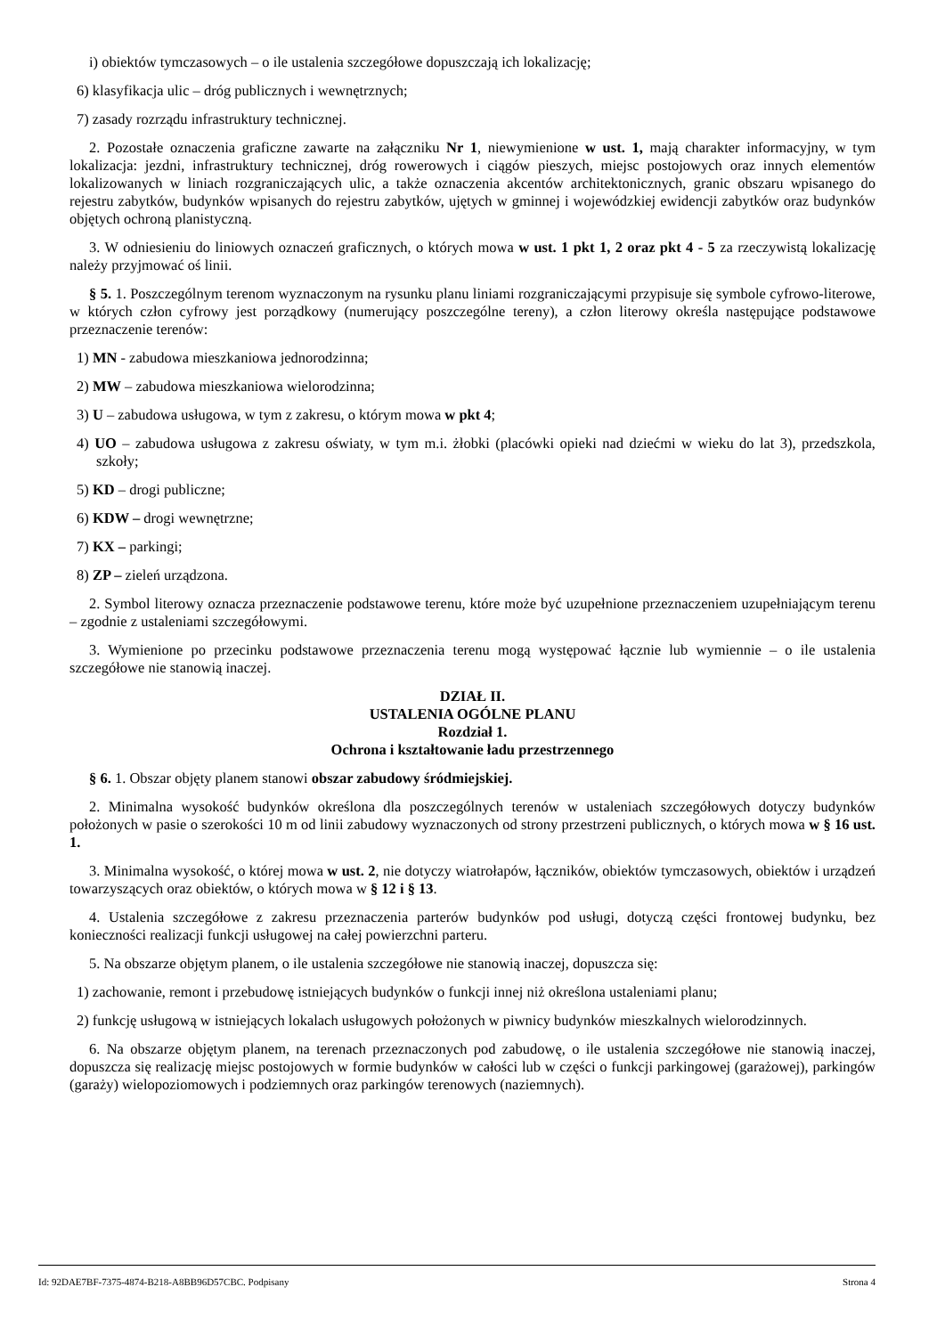i) obiektów tymczasowych – o ile ustalenia szczegółowe dopuszczają ich lokalizację;
6) klasyfikacja ulic – dróg publicznych i wewnętrznych;
7) zasady rozrządu infrastruktury technicznej.
2. Pozostałe oznaczenia graficzne zawarte na załączniku Nr 1, niewymienione w ust. 1, mają charakter informacyjny, w tym lokalizacja: jezdni, infrastruktury technicznej, dróg rowerowych i ciągów pieszych, miejsc postojowych oraz innych elementów lokalizowanych w liniach rozgraniczających ulic, a także oznaczenia akcentów architektonicznych, granic obszaru wpisanego do rejestru zabytków, budynków wpisanych do rejestru zabytków, ujętych w gminnej i wojewódzkiej ewidencji zabytków oraz budynków objętych ochroną planistyczną.
3. W odniesieniu do liniowych oznaczeń graficznych, o których mowa w ust. 1 pkt 1, 2 oraz pkt 4 - 5 za rzeczywistą lokalizację należy przyjmować oś linii.
§ 5. 1. Poszczególnym terenom wyznaczonym na rysunku planu liniami rozgraniczającymi przypisuje się symbole cyfrowo-literowe, w których człon cyfrowy jest porządkowy (numerujący poszczególne tereny), a człon literowy określa następujące podstawowe przeznaczenie terenów:
1) MN - zabudowa mieszkaniowa jednorodzinna;
2) MW – zabudowa mieszkaniowa wielorodzinna;
3) U – zabudowa usługowa, w tym z zakresu, o którym mowa w pkt 4;
4) UO – zabudowa usługowa z zakresu oświaty, w tym m.i. żłobki (placówki opieki nad dziećmi w wieku do lat 3), przedszkola, szkoły;
5) KD – drogi publiczne;
6) KDW – drogi wewnętrzne;
7) KX – parkingi;
8) ZP – zieleń urządzona.
2. Symbol literowy oznacza przeznaczenie podstawowe terenu, które może być uzupełnione przeznaczeniem uzupełniającym terenu – zgodnie z ustaleniami szczegółowymi.
3. Wymienione po przecinku podstawowe przeznaczenia terenu mogą występować łącznie lub wymiennie – o ile ustalenia szczegółowe nie stanowią inaczej.
DZIAŁ II.
USTALENIA OGÓLNE PLANU
Rozdział 1.
Ochrona i kształtowanie ładu przestrzennego
§ 6. 1. Obszar objęty planem stanowi obszar zabudowy śródmiejskiej.
2. Minimalna wysokość budynków określona dla poszczególnych terenów w ustaleniach szczegółowych dotyczy budynków położonych w pasie o szerokości 10 m od linii zabudowy wyznaczonych od strony przestrzeni publicznych, o których mowa w § 16 ust. 1.
3. Minimalna wysokość, o której mowa w ust. 2, nie dotyczy wiatrołapów, łączników, obiektów tymczasowych, obiektów i urządzeń towarzyszących oraz obiektów, o których mowa w § 12 i § 13.
4. Ustalenia szczegółowe z zakresu przeznaczenia parterów budynków pod usługi, dotyczą części frontowej budynku, bez konieczności realizacji funkcji usługowej na całej powierzchni parteru.
5. Na obszarze objętym planem, o ile ustalenia szczegółowe nie stanowią inaczej, dopuszcza się:
1) zachowanie, remont i przebudowę istniejących budynków o funkcji innej niż określona ustaleniami planu;
2) funkcję usługową w istniejących lokalach usługowych położonych w piwnicy budynków mieszkalnych wielorodzinnych.
6. Na obszarze objętym planem, na terenach przeznaczonych pod zabudowę, o ile ustalenia szczegółowe nie stanowią inaczej, dopuszcza się realizację miejsc postojowych w formie budynków w całości lub w części o funkcji parkingowej (garażowej), parkingów (garaży) wielopoziomowych i podziemnych oraz parkingów terenowych (naziemnych).
Id: 92DAE7BF-7375-4874-B218-A8BB96D57CBC. Podpisany Strona 4